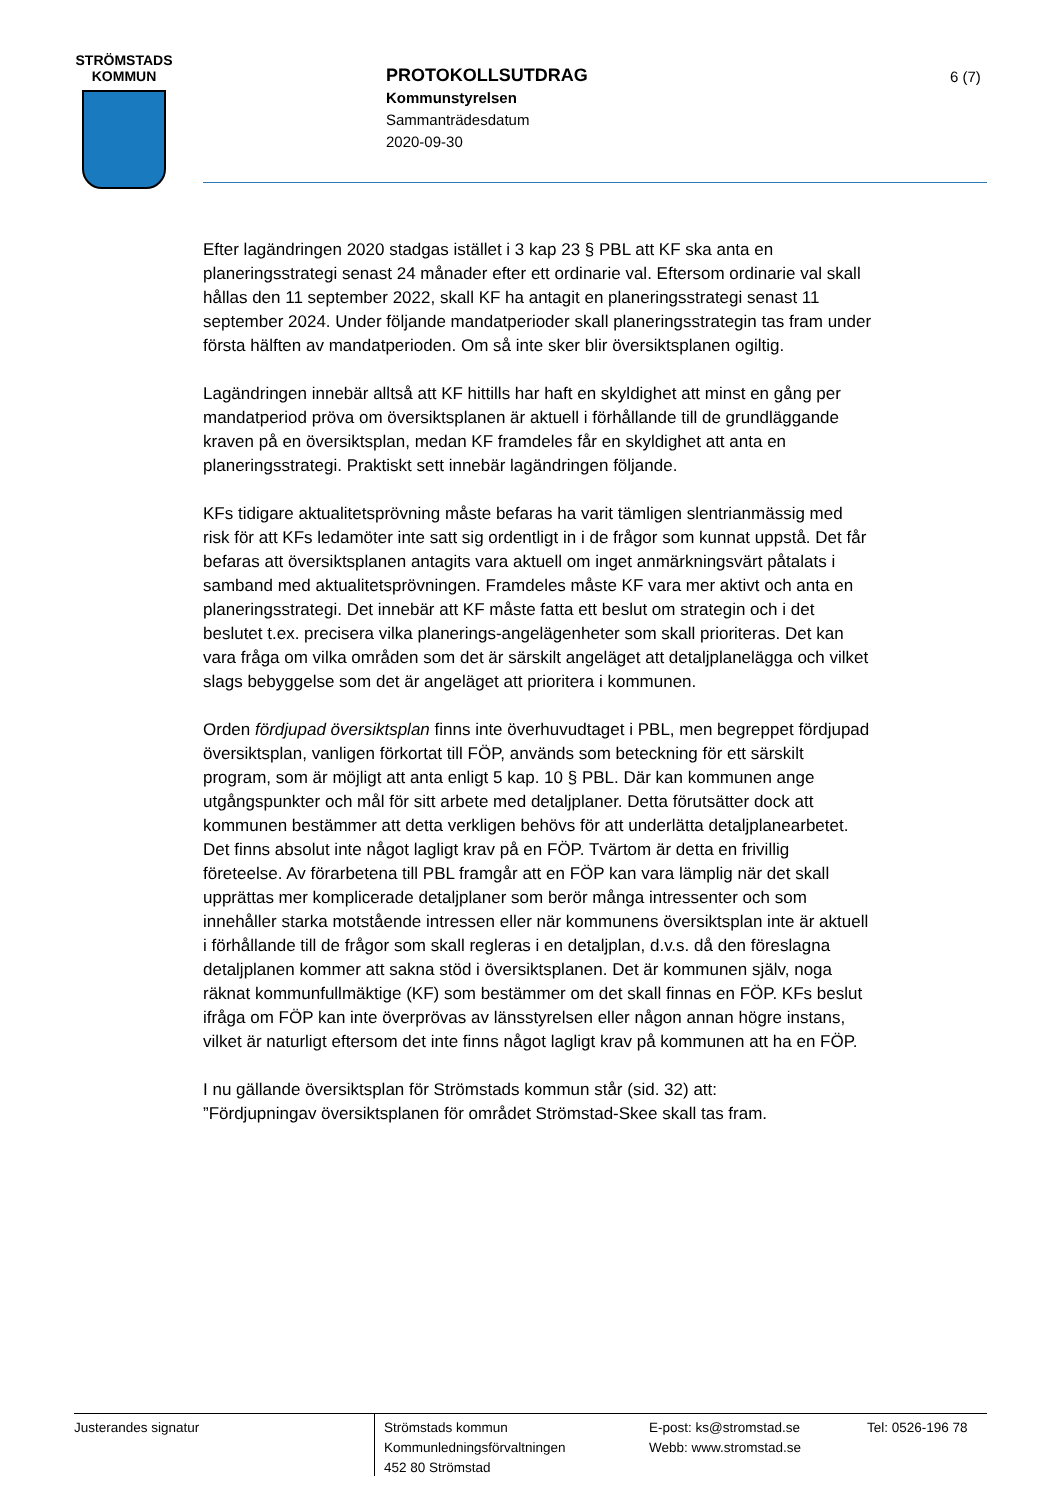STRÖMSTADS
KOMMUN
PROTOKOLLSUTDRAG
Kommunstyrelsen
Sammanträdesdatum
2020-09-30
6 (7)
Efter lagändringen 2020 stadgas istället i 3 kap 23 § PBL att KF ska anta en planeringsstrategi senast 24 månader efter ett ordinarie val. Eftersom ordinarie val skall hållas den 11 september 2022, skall KF ha antagit en planeringsstrategi senast 11 september 2024. Under följande mandatperioder skall planeringsstrategin tas fram under första hälften av mandatperioden. Om så inte sker blir översiktsplanen ogiltig.
Lagändringen innebär alltså att KF hittills har haft en skyldighet att minst en gång per mandatperiod pröva om översiktsplanen är aktuell i förhållande till de grundläggande kraven på en översiktsplan, medan KF framdeles får en skyldighet att anta en planeringsstrategi. Praktiskt sett innebär lagändringen följande.
KFs tidigare aktualitetsprövning måste befaras ha varit tämligen slentrianmässig med risk för att KFs ledamöter inte satt sig ordentligt in i de frågor som kunnat uppstå. Det får befaras att översiktsplanen antagits vara aktuell om inget anmärkningsvärt påtalats i samband med aktualitetsprövningen. Framdeles måste KF vara mer aktivt och anta en planeringsstrategi. Det innebär att KF måste fatta ett beslut om strategin och i det beslutet t.ex. precisera vilka planerings-angelägenheter som skall prioriteras. Det kan vara fråga om vilka områden som det är särskilt angeläget att detaljplanelägga och vilket slags bebyggelse som det är angeläget att prioritera i kommunen.
Orden fördjupad översiktsplan finns inte överhuvudtaget i PBL, men begreppet fördjupad översiktsplan, vanligen förkortat till FÖP, används som beteckning för ett särskilt program, som är möjligt att anta enligt 5 kap. 10 § PBL. Där kan kommunen ange utgångspunkter och mål för sitt arbete med detaljplaner. Detta förutsätter dock att kommunen bestämmer att detta verkligen behövs för att underlätta detaljplanearbetet. Det finns absolut inte något lagligt krav på en FÖP. Tvärtom är detta en frivillig företeelse. Av förarbetena till PBL framgår att en FÖP kan vara lämplig när det skall upprättas mer komplicerade detaljplaner som berör många intressenter och som innehåller starka motstående intressen eller när kommunens översiktsplan inte är aktuell i förhållande till de frågor som skall regleras i en detaljplan, d.v.s. då den föreslagna detaljplanen kommer att sakna stöd i översiktsplanen. Det är kommunen själv, noga räknat kommunfullmäktige (KF) som bestämmer om det skall finnas en FÖP. KFs beslut ifråga om FÖP kan inte överprövas av länsstyrelsen eller någon annan högre instans, vilket är naturligt eftersom det inte finns något lagligt krav på kommunen att ha en FÖP.
I nu gällande översiktsplan för Strömstads kommun står (sid. 32) att:
”Fördjupningav översiktsplanen för området Strömstad-Skee skall tas fram.
Justerandes signatur
Strömstads kommun
Kommunledningsförvaltningen
452 80 Strömstad
E-post: ks@stromstad.se
Webb: www.stromstad.se
Tel: 0526-196 78